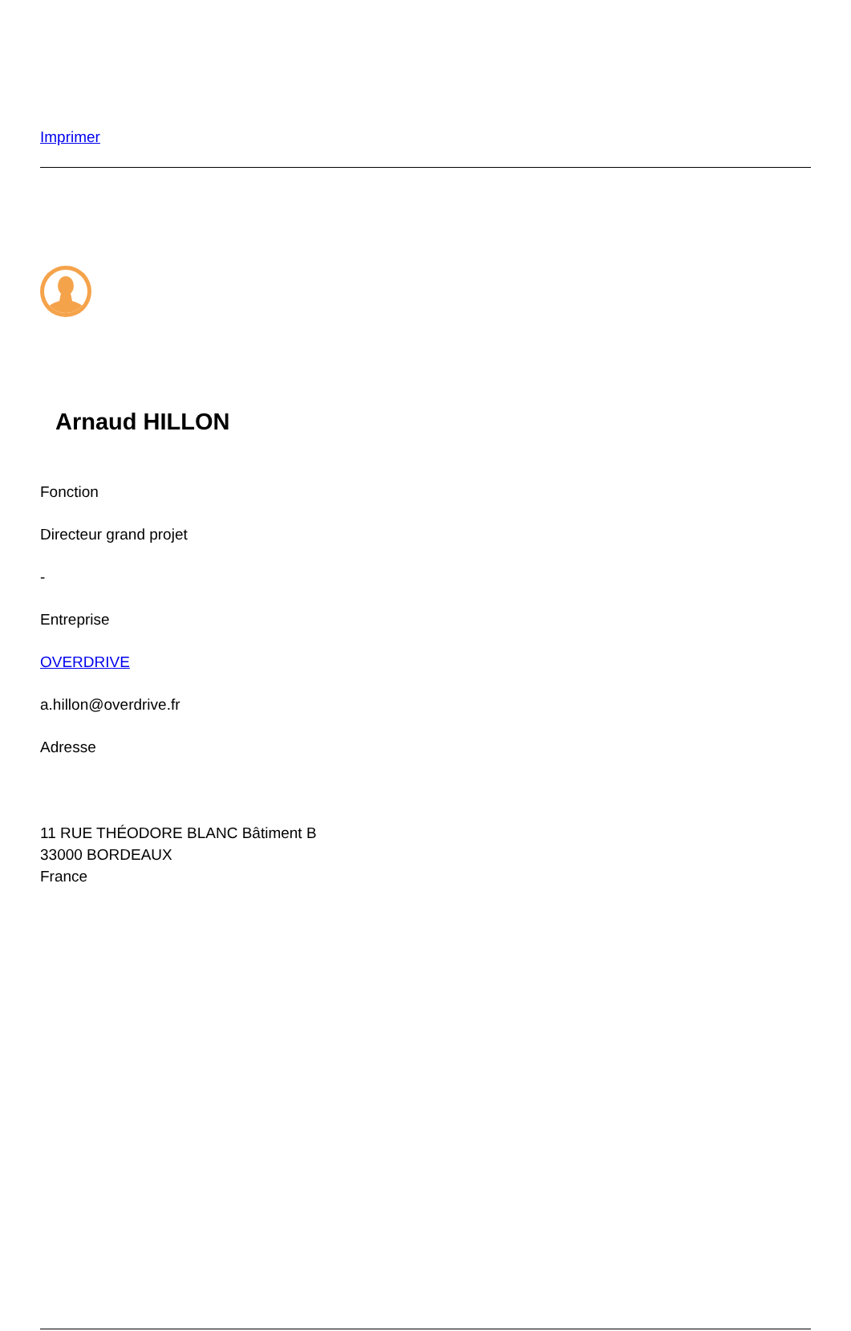Imprimer
Arnaud HILLON
Fonction
Directeur grand projet
-
Entreprise
OVERDRIVE
a.hillon@overdrive.fr
Adresse
11 RUE THÉODORE BLANC Bâtiment B
33000 BORDEAUX
France